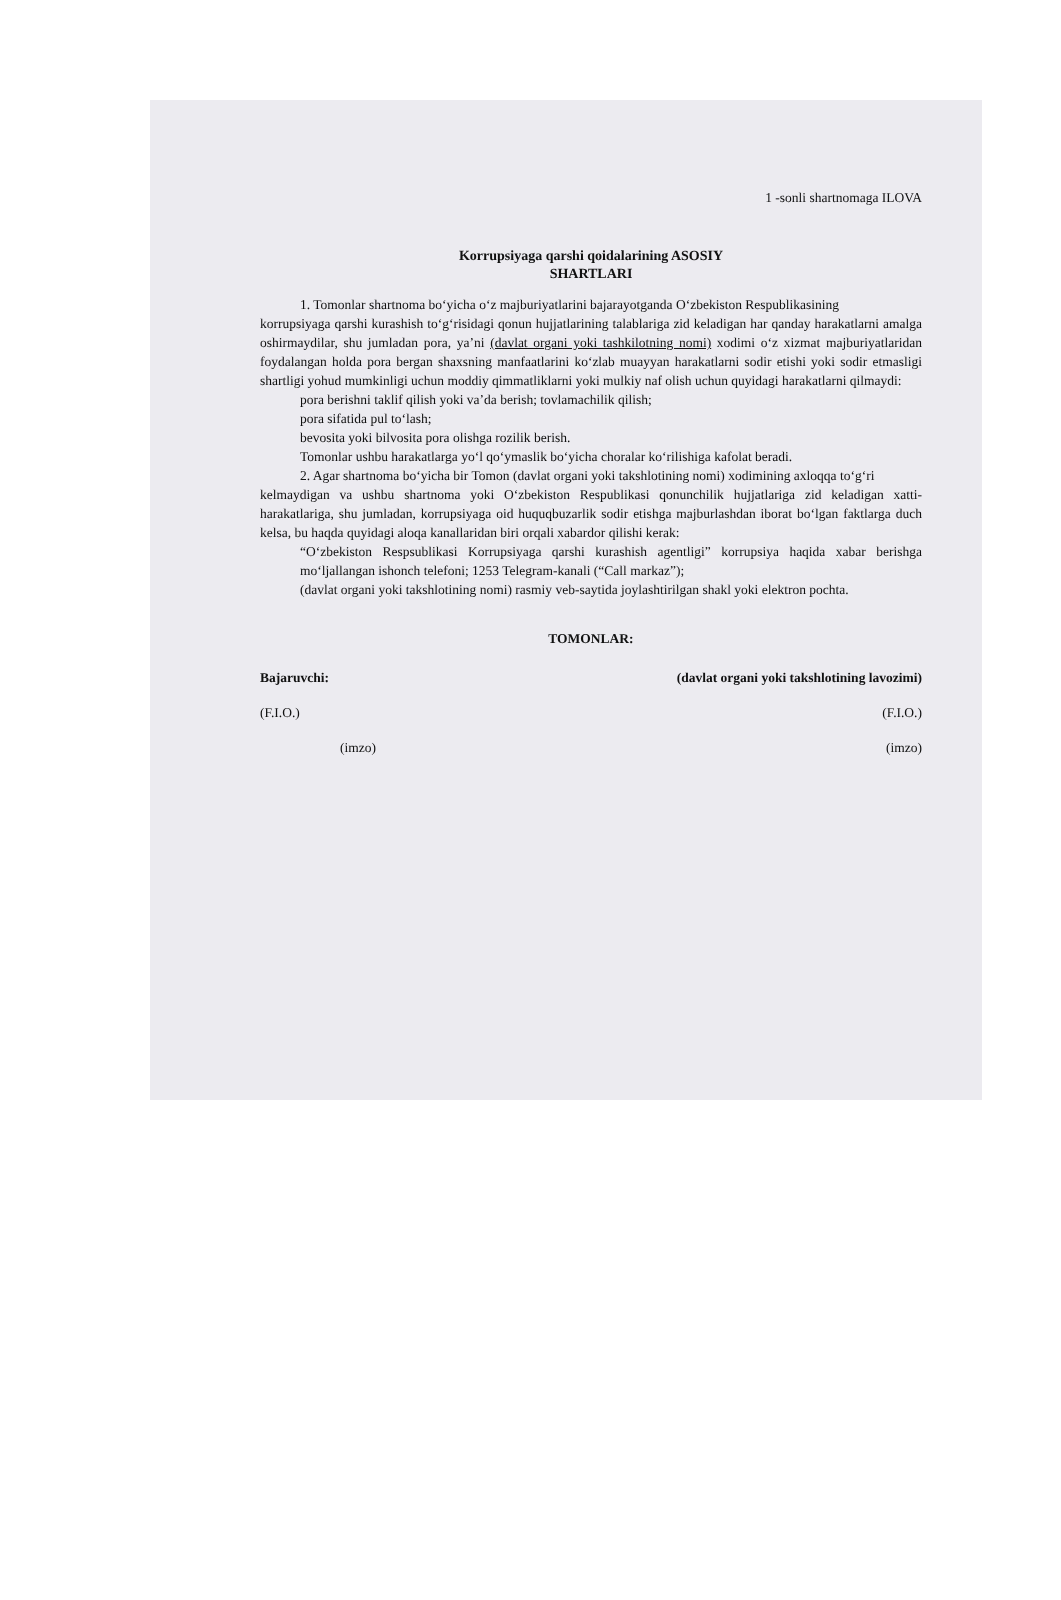1 -sonli shartnomaga ILOVA
Korrupsiyaga qarshi qoidalarining ASOSIY
SHARTLARI
1. Tomonlar shartnoma bo‘yicha o‘z majburiyatlarini bajarayotganda O‘zbekiston Respublikasining
korrupsiyaga qarshi kurashish to‘g‘risidagi qonun hujjatlarining talablariga zid keladigan har qanday harakatlarni amalga oshirmaydilar, shu jumladan pora, ya’ni (davlat organi yoki tashkilotning nomi) xodimi o‘z xizmat majburiyatlaridan foydalangan holda pora bergan shaxsning manfaatlarini ko‘zlab muayyan harakatlarni sodir etishi yoki sodir etmasligi shartligi yohud mumkinligi uchun moddiy qimmatliklarni yoki mulkiy naf olish uchun quyidagi harakatlarni qilmaydi:
pora berishni taklif qilish yoki va’da berish; tovlamachilik qilish;
pora sifatida pul to‘lash;
bevosita yoki bilvosita pora olishga rozilik berish.
Tomonlar ushbu harakatlarga yo‘l qo‘ymaslik bo‘yicha choralar ko‘rilishiga kafolat beradi.
2. Agar shartnoma bo‘yicha bir Tomon (davlat organi yoki takshlotining nomi) xodimining axloqqa to‘g‘ri
kelmaydigan va ushbu shartnoma yoki O‘zbekiston Respublikasi qonunchilik hujjatlariga zid keladigan xatti-harakatlariga, shu jumladan, korrupsiyaga oid huquqbuzarlik sodir etishga majburlashdan iborat bo‘lgan faktlarga duch kelsa, bu haqda quyidagi aloqa kanallaridan biri orqali xabardor qilishi kerak:
“O‘zbekiston Respsublikasi Korrupsiyaga qarshi kurashish agentligi” korrupsiya haqida xabar berishga mo‘ljallangan ishonch telefoni; 1253 Telegram-kanali (“Call markaz”);
(davlat organi yoki takshlotining nomi) rasmiy veb-saytida joylashtirilgan shakl yoki elektron pochta.
TOMONLAR:
Bajaruvchi: (davlat organi yoki takshlotining lavozimi)
(F.I.O.) (F.I.O.)
(imzo) (imzo)